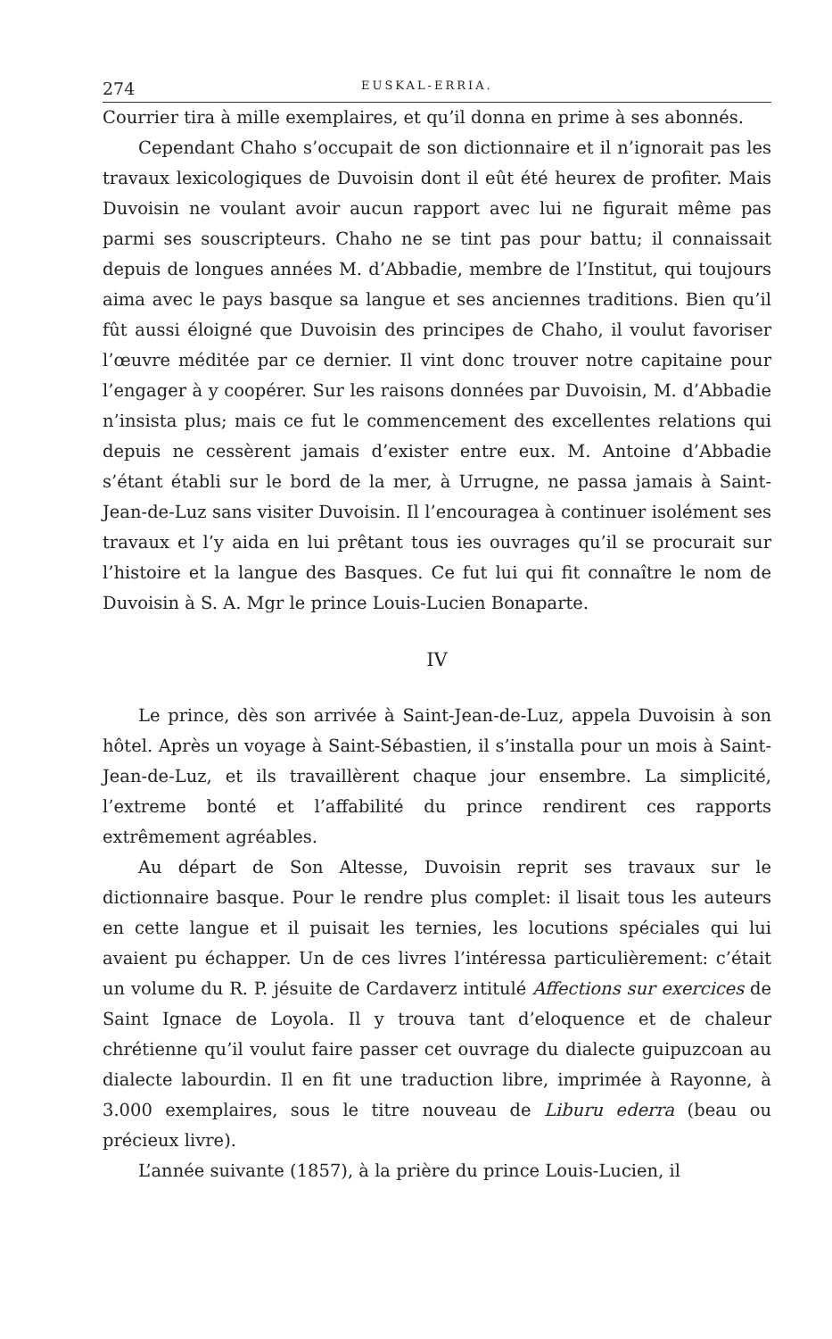274 EUSKAL-ERRIA.
Courrier tira à mille exemplaires, et qu’il donna en prime à ses abonnés.
Cependant Chaho s’occupait de son dictionnaire et il n’ignorait pas les travaux lexicologiques de Duvoisin dont il eût été heurex de profiter. Mais Duvoisin ne voulant avoir aucun rapport avec lui ne figurait même pas parmi ses souscripteurs. Chaho ne se tint pas pour battu; il connaissait depuis de longues années M. d’Abbadie, membre de l’Institut, qui toujours aima avec le pays basque sa langue et ses anciennes traditions. Bien qu’il fût aussi éloigné que Duvoisin des principes de Chaho, il voulut favoriser l’œuvre méditée par ce dernier. Il vint donc trouver notre capitaine pour l’engager à y coopérer. Sur les raisons données par Duvoisin, M. d’Abbadie n’insista plus; mais ce fut le commencement des excellentes relations qui depuis ne cessèrent jamais d’exister entre eux. M. Antoine d’Abbadie s’étant établi sur le bord de la mer, à Urrugne, ne passa jamais à Saint-Jean-de-Luz sans visiter Duvoisin. Il l’encouragea à continuer isolément ses travaux et l’y aida en lui prêtant tous ies ouvrages qu’il se procurait sur l’histoire et la langue des Basques. Ce fut lui qui fit connaître le nom de Duvoisin à S. A. Mgr le prince Louis-Lucien Bonaparte.
IV
Le prince, dès son arrivée à Saint-Jean-de-Luz, appela Duvoisin à son hôtel. Après un voyage à Saint-Sébastien, il s’installa pour un mois à Saint-Jean-de-Luz, et ils travaillèrent chaque jour ensembre. La simplicité, l’extreme bonté et l’affabilité du prince rendirent ces rapports extrêmement agréables.
Au départ de Son Altesse, Duvoisin reprit ses travaux sur le dictionnaire basque. Pour le rendre plus complet: il lisait tous les auteurs en cette langue et il puisait les ternies, les locutions spéciales qui lui avaient pu échapper. Un de ces livres l’intéressa particulièrement: c’était un volume du R. P. jésuite de Cardaverz intitulé Affections sur exercices de Saint Ignace de Loyola. Il y trouva tant d’eloquence et de chaleur chrétienne qu’il voulut faire passer cet ouvrage du dialecte guipuzcoan au dialecte labourdin. Il en fit une traduction libre, imprimée à Rayonne, à 3.000 exemplaires, sous le titre nouveau de Liburu ederra (beau ou précieux livre).
L’année suivante (1857), à la prière du prince Louis-Lucien, il